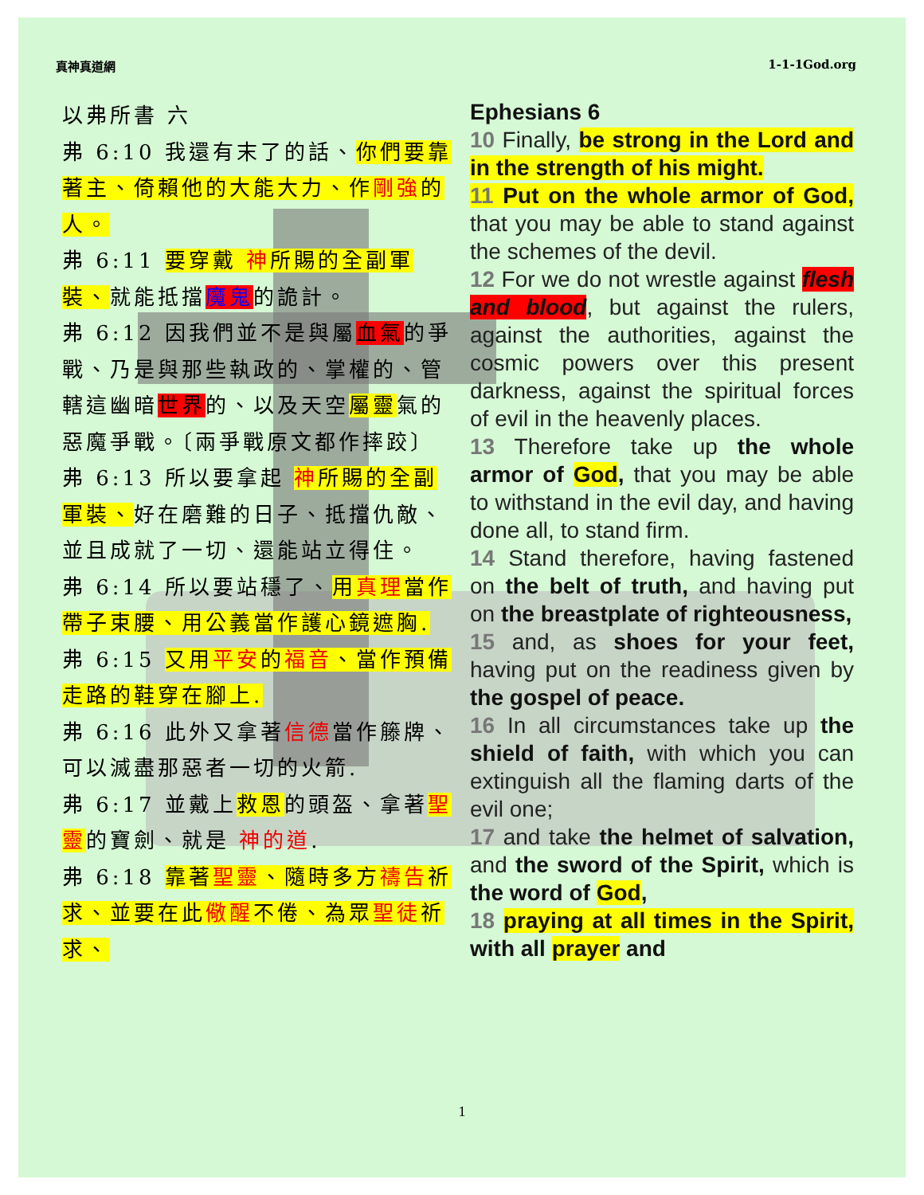真神真道網 1-1-1God.org
以弗所書 六
弗 6:10 我還有末了的話、你們要靠著主、倚賴他的大能大力、作剛強的人。
弗 6:11 要穿戴 神所賜的全副軍裝、就能抵擋魔鬼的詭計。
弗 6:12 因我們並不是與屬血氣的爭戰、乃是與那些執政的、掌權的、管轄這幽暗世界的、以及天空屬靈氣的惡魔爭戰。〔兩爭戰原文都作摔跤〕
弗 6:13 所以要拿起 神所賜的全副軍裝、好在磨難的日子、抵擋仇敵、並且成就了一切、還能站立得住。
弗 6:14 所以要站穩了、用真理當作帶子束腰、用公義當作護心鏡遮胸.
弗 6:15 又用平安的福音、當作預備走路的鞋穿在腳上.
弗 6:16 此外又拿著信德當作籐牌、可以滅盡那惡者一切的火箭.
弗 6:17 並戴上救恩的頭盔、拿著聖靈的寶劍、就是 神的道.
弗 6:18 靠著聖靈、隨時多方禱告祈求、並要在此儆醒不倦、為眾聖徒祈求、
Ephesians 6
10 Finally, be strong in the Lord and in the strength of his might.
11 Put on the whole armor of God, that you may be able to stand against the schemes of the devil.
12 For we do not wrestle against flesh and blood, but against the rulers, against the authorities, against the cosmic powers over this present darkness, against the spiritual forces of evil in the heavenly places.
13 Therefore take up the whole armor of God, that you may be able to withstand in the evil day, and having done all, to stand firm.
14 Stand therefore, having fastened on the belt of truth, and having put on the breastplate of righteousness,
15 and, as shoes for your feet, having put on the readiness given by the gospel of peace.
16 In all circumstances take up the shield of faith, with which you can extinguish all the flaming darts of the evil one;
17 and take the helmet of salvation, and the sword of the Spirit, which is the word of God,
18 praying at all times in the Spirit, with all prayer and
1